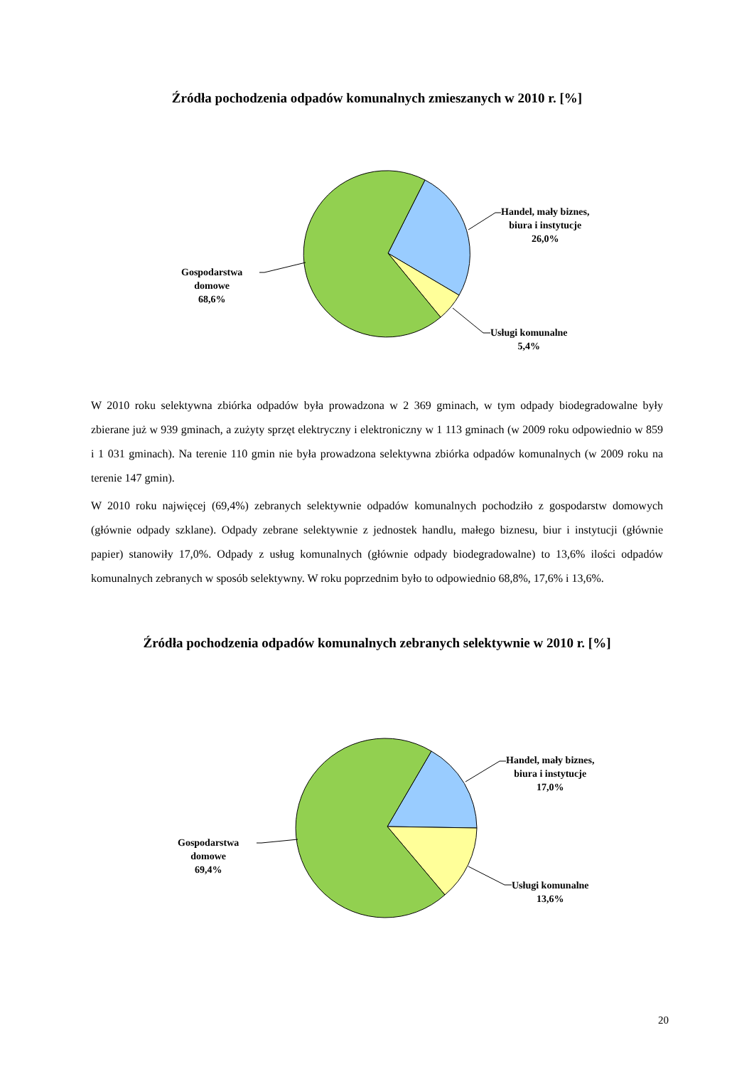Źródła pochodzenia odpadów komunalnych zmieszanych w 2010 r. [%]
Handel, mały biznes,
biura i instytucje
26,0%
Usługi komunalne
5,4%
Gospodarstwa
domowe
68,6%
W 2010 roku selektywna zbiórka odpadów była prowadzona w 2 369 gminach, w tym odpady biodegradowalne były zbierane już w 939 gminach, a zużyty sprzęt elektryczny i elektroniczny w 1 113 gminach (w 2009 roku odpowiednio w 859 i 1 031 gminach). Na terenie 110 gmin nie była prowadzona selektywna zbiórka odpadów komunalnych (w 2009 roku na terenie 147 gmin).
W 2010 roku najwięcej (69,4%) zebranych selektywnie odpadów komunalnych pochodziło z gospodarstw domowych (głównie odpady szklane). Odpady zebrane selektywnie z jednostek handlu, małego biznesu, biur i instytucji (głównie papier) stanowiły 17,0%. Odpady z usług komunalnych (głównie odpady biodegradowalne) to 13,6% ilości odpadów komunalnych zebranych w sposób selektywny. W roku poprzednim było to odpowiednio 68,8%, 17,6% i 13,6%.
Źródła pochodzenia odpadów komunalnych zebranych selektywnie w 2010 r. [%]
Handel, mały biznes,
biura i instytucje
17,0%
Usługi komunalne
13,6%
Gospodarstwa
domowe
69,4%
20